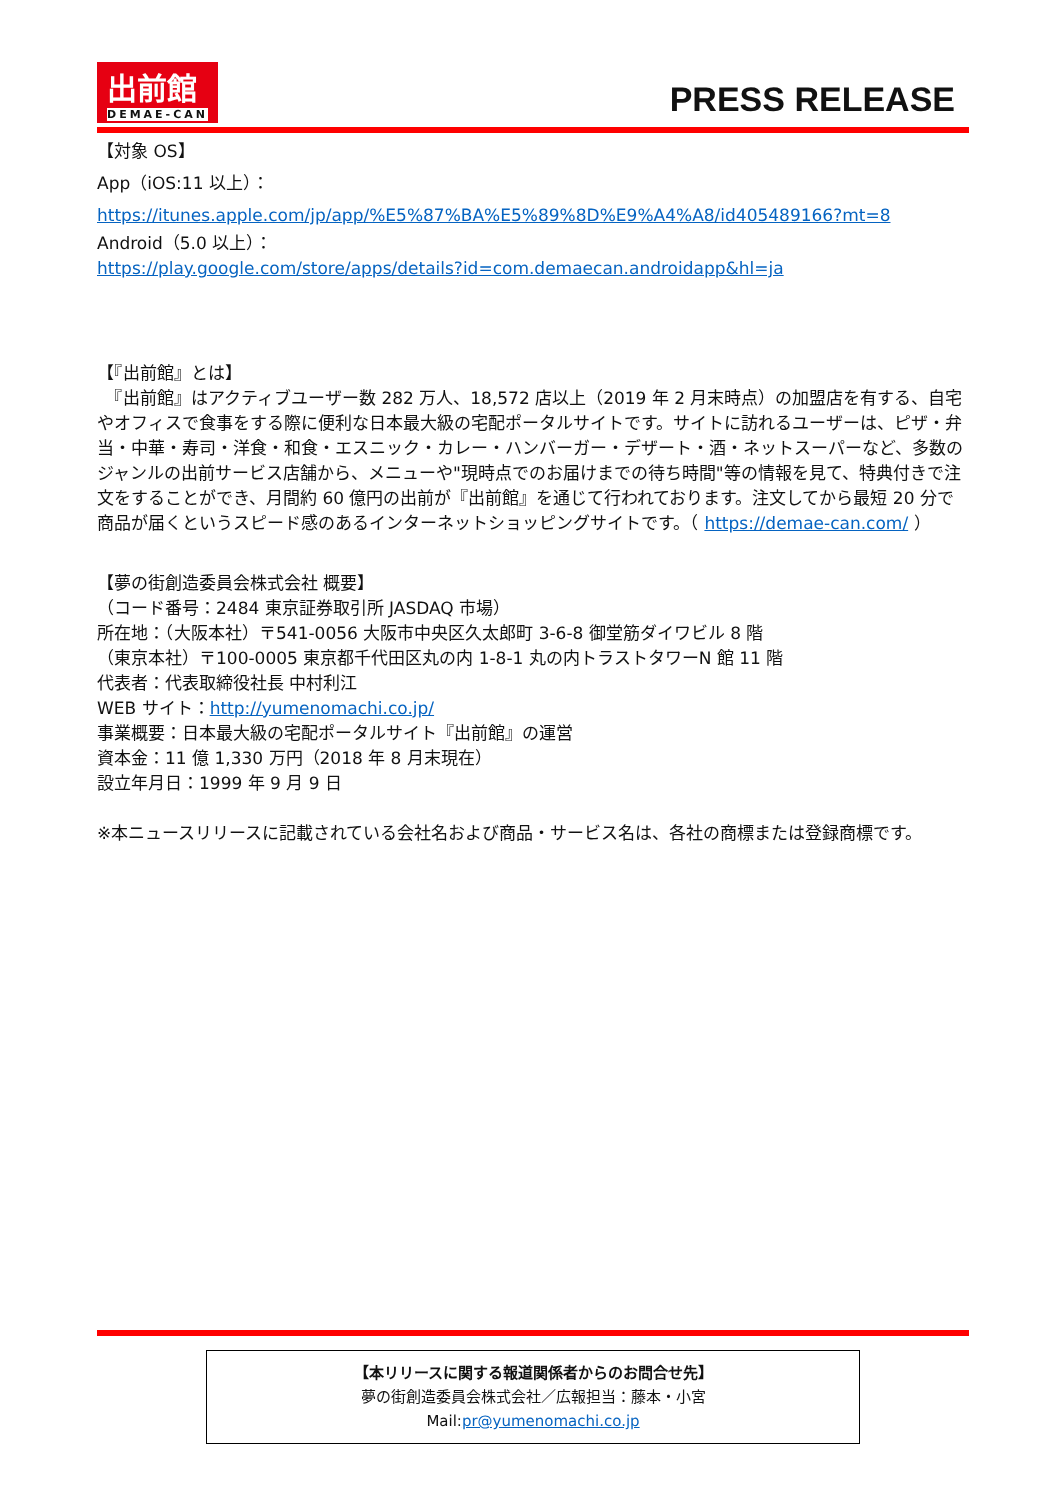出前館
DEMAE-CAN
PRESS RELEASE
【対象 OS】
App（iOS:11 以上）：
https://itunes.apple.com/jp/app/%E5%87%BA%E5%89%8D%E9%A4%A8/id405489166?mt=8
Android（5.0 以上）：
https://play.google.com/store/apps/details?id=com.demaecan.androidapp&hl=ja
【『出前館』とは】
　『出前館』はアクティブユーザー数 282 万人、18,572 店以上（2019 年 2 月末時点）の加盟店を有する、自宅やオフィスで食事をする際に便利な日本最大級の宅配ポータルサイトです。サイトに訪れるユーザーは、ピザ・弁当・中華・寿司・洋食・和食・エスニック・カレー・ハンバーガー・デザート・酒・ネットスーパーなど、多数のジャンルの出前サービス店舗から、メニューや"現時点でのお届けまでの待ち時間"等の情報を見て、特典付きで注文をすることができ、月間約 60 億円の出前が『出前館』を通じて行われております。注文してから最短 20 分で商品が届くというスピード感のあるインターネットショッピングサイトです。（ https://demae-can.com/ ）
【夢の街創造委員会株式会社 概要】
（コード番号：2484 東京証券取引所 JASDAQ 市場）
所在地：（大阪本社）〒541-0056 大阪市中央区久太郎町 3-6-8 御堂筋ダイワビル 8 階
（東京本社）〒100-0005 東京都千代田区丸の内 1-8-1 丸の内トラストタワーN 館 11 階
代表者：代表取締役社長 中村利江
WEB サイト：http://yumenomachi.co.jp/
事業概要：日本最大級の宅配ポータルサイト『出前館』の運営
資本金：11 億 1,330 万円（2018 年 8 月末現在）
設立年月日：1999 年 9 月 9 日
※本ニュースリリースに記載されている会社名および商品・サービス名は、各社の商標または登録商標です。
【本リリースに関する報道関係者からのお問合せ先】
夢の街創造委員会株式会社／広報担当：藤本・小宮
Mail:pr@yumenomachi.co.jp